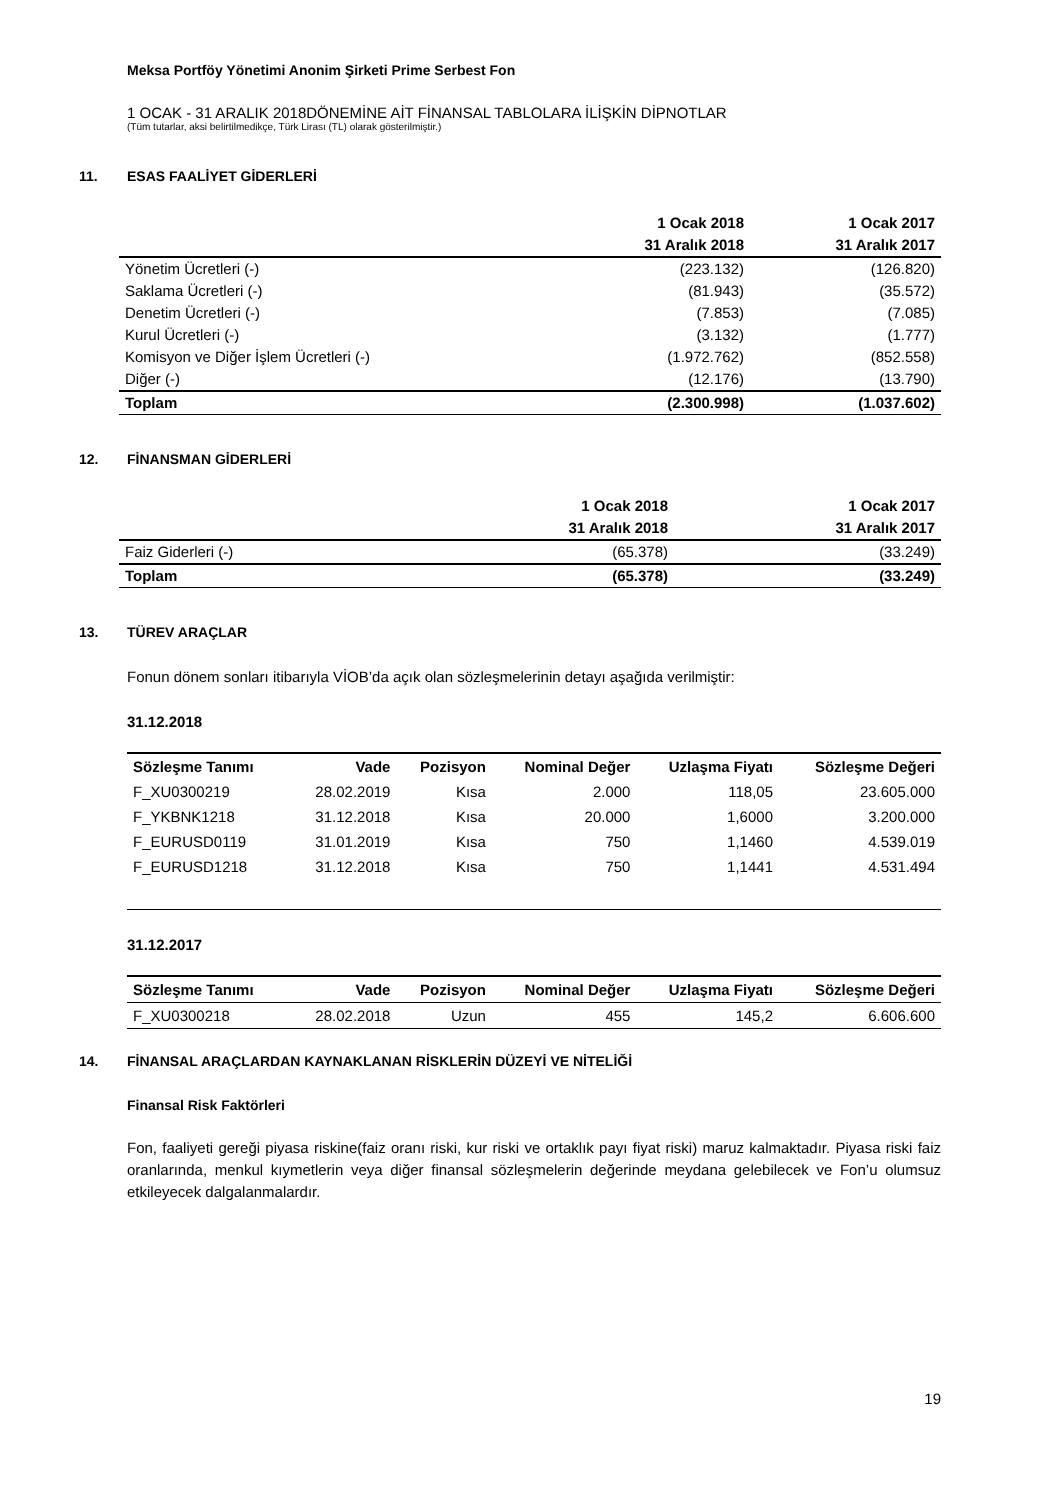Meksa Portföy Yönetimi Anonim Şirketi Prime Serbest Fon
1 OCAK - 31 ARALIK 2018DÖNEMİNE AİT FİNANSAL TABLOLARA İLİŞKİN DİPNOTLAR
(Tüm tutarlar, aksi belirtilmedikçe, Türk Lirası (TL) olarak gösterilmiştir.)
11. ESAS FAALİYET GİDERLERİ
| | 1 Ocak 2018 | 1 Ocak 2017 |
| --- | --- | --- |
| | 31 Aralık 2018 | 31 Aralık 2017 |
| Yönetim Ücretleri (-) | (223.132) | (126.820) |
| Saklama Ücretleri (-) | (81.943) | (35.572) |
| Denetim Ücretleri (-) | (7.853) | (7.085) |
| Kurul Ücretleri (-) | (3.132) | (1.777) |
| Komisyon ve Diğer İşlem Ücretleri (-) | (1.972.762) | (852.558) |
| Diğer (-) | (12.176) | (13.790) |
| Toplam | (2.300.998) | (1.037.602) |
12. FİNANSMAN GİDERLERİ
| | 1 Ocak 2018 | 1 Ocak 2017 |
| --- | --- | --- |
| | 31 Aralık 2018 | 31 Aralık 2017 |
| Faiz Giderleri (-) | (65.378) | (33.249) |
| Toplam | (65.378) | (33.249) |
13. TÜREV ARAÇLAR
Fonun dönem sonları itibarıyla VİOB’da açık olan sözleşmelerinin detayı aşağıda verilmiştir:
31.12.2018
| Sözleşme Tanımı | Vade | Pozisyon | Nominal Değer | Uzlaşma Fiyatı | Sözleşme Değeri |
| --- | --- | --- | --- | --- | --- |
| F_XU0300219 | 28.02.2019 | Kısa | 2.000 | 118,05 | 23.605.000 |
| F_YKBNK1218 | 31.12.2018 | Kısa | 20.000 | 1,6000 | 3.200.000 |
| F_EURUSD0119 | 31.01.2019 | Kısa | 750 | 1,1460 | 4.539.019 |
| F_EURUSD1218 | 31.12.2018 | Kısa | 750 | 1,1441 | 4.531.494 |
31.12.2017
| Sözleşme Tanımı | Vade | Pozisyon | Nominal Değer | Uzlaşma Fiyatı | Sözleşme Değeri |
| --- | --- | --- | --- | --- | --- |
| F_XU0300218 | 28.02.2018 | Uzun | 455 | 145,2 | 6.606.600 |
14. FİNANSAL ARAÇLARDAN KAYNAKLANAN RİSKLERİN DÜZEYİ VE NİTELİĞİ
Finansal Risk Faktörleri
Fon, faaliyeti gereği piyasa riskine(faiz oranı riski, kur riski ve ortaklık payı fiyat riski) maruz kalmaktadır. Piyasa riski faiz oranlarında, menkul kıymetlerin veya diğer finansal sözleşmelerin değerinde meydana gelebilecek ve Fon’u olumsuz etkileyecek dalgalanmalardır.
19